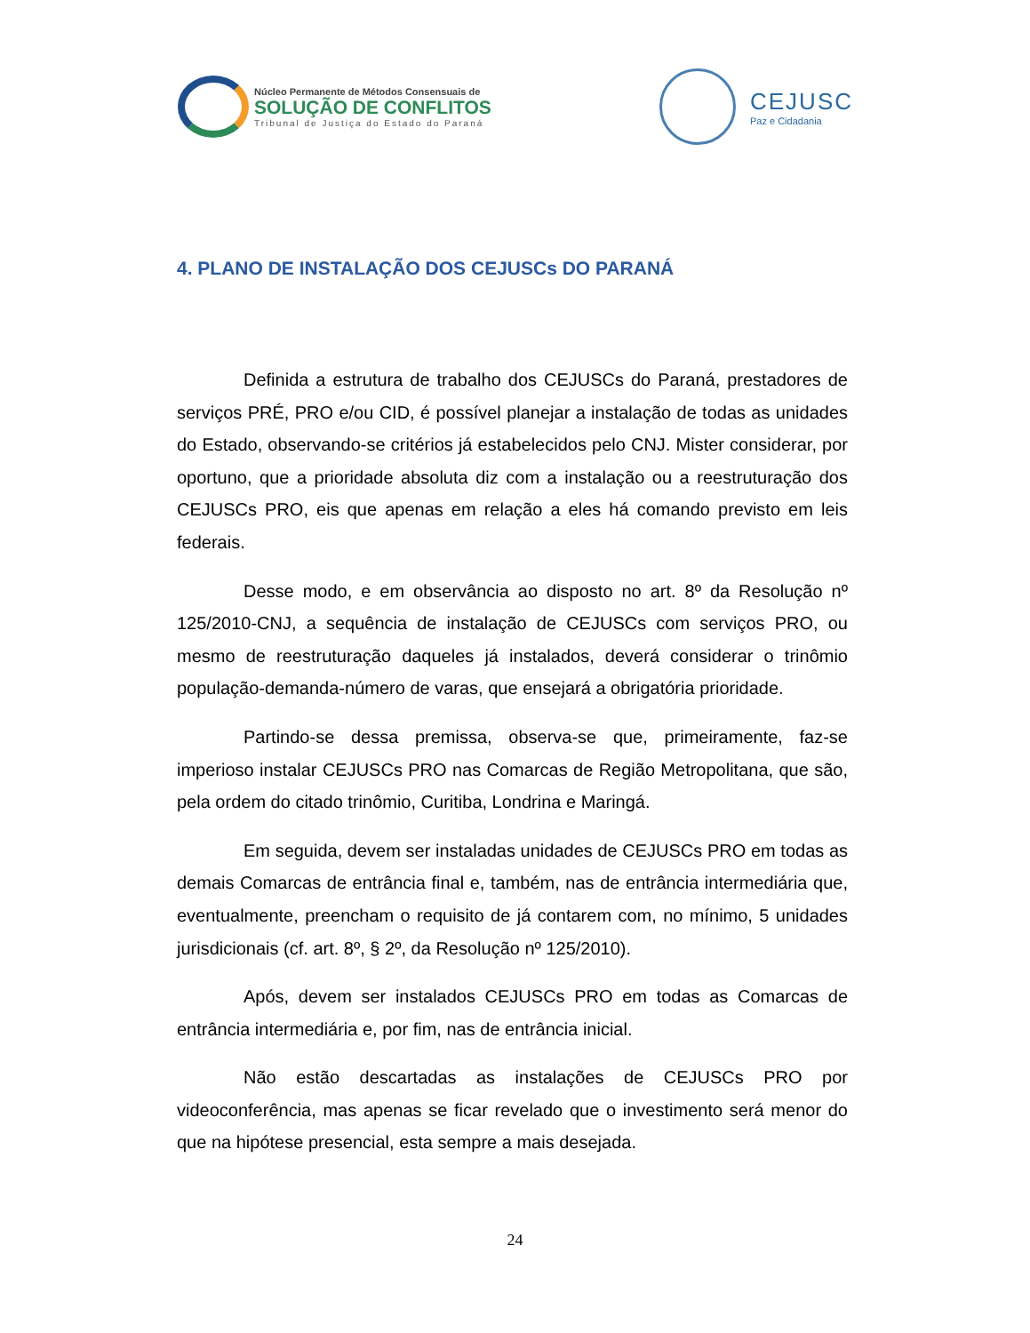Núcleo Permanente de Métodos Consensuais de
SOLUÇÃO DE CONFLITOS
Tribunal de Justiça do Estado do Paraná
CEJUSC
Paz e Cidadania
4. PLANO DE INSTALAÇÃO DOS CEJUSCs DO PARANÁ
Definida a estrutura de trabalho dos CEJUSCs do Paraná, prestadores de serviços PRÉ, PRO e/ou CID, é possível planejar a instalação de todas as unidades do Estado, observando-se critérios já estabelecidos pelo CNJ. Mister considerar, por oportuno, que a prioridade absoluta diz com a instalação ou a reestruturação dos CEJUSCs PRO, eis que apenas em relação a eles há comando previsto em leis federais.
Desse modo, e em observância ao disposto no art. 8º da Resolução nº 125/2010-CNJ, a sequência de instalação de CEJUSCs com serviços PRO, ou mesmo de reestruturação daqueles já instalados, deverá considerar o trinômio população-demanda-número de varas, que ensejará a obrigatória prioridade.
Partindo-se dessa premissa, observa-se que, primeiramente, faz-se imperioso instalar CEJUSCs PRO nas Comarcas de Região Metropolitana, que são, pela ordem do citado trinômio, Curitiba, Londrina e Maringá.
Em seguida, devem ser instaladas unidades de CEJUSCs PRO em todas as demais Comarcas de entrância final e, também, nas de entrância intermediária que, eventualmente, preencham o requisito de já contarem com, no mínimo, 5 unidades jurisdicionais (cf. art. 8º, § 2º, da Resolução nº 125/2010).
Após, devem ser instalados CEJUSCs PRO em todas as Comarcas de entrância intermediária e, por fim, nas de entrância inicial.
Não estão descartadas as instalações de CEJUSCs PRO por videoconferência, mas apenas se ficar revelado que o investimento será menor do que na hipótese presencial, esta sempre a mais desejada.
24